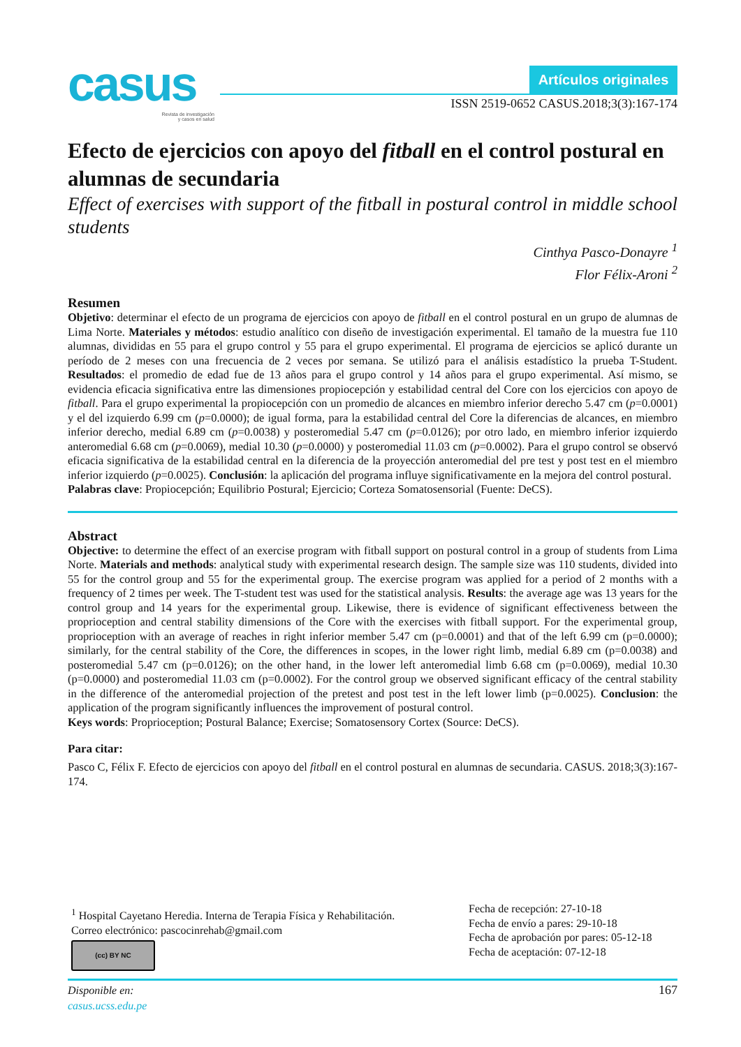casus
Revista de investigación
y casos en salud
Artículos originales
ISSN 2519-0652 CASUS.2018;3(3):167-174
Efecto de ejercicios con apoyo del fitball en el control postural en alumnas de secundaria
Effect of exercises with support of the fitball in postural control in middle school students
Cinthya Pasco-Donayre <sup>1</sup>
Flor Félix-Aroni <sup>2</sup>
Resumen
Objetivo: determinar el efecto de un programa de ejercicios con apoyo de fitball en el control postural en un grupo de alumnas de Lima Norte. Materiales y métodos: estudio analítico con diseño de investigación experimental. El tamaño de la muestra fue 110 alumnas, divididas en 55 para el grupo control y 55 para el grupo experimental. El programa de ejercicios se aplicó durante un período de 2 meses con una frecuencia de 2 veces por semana. Se utilizó para el análisis estadístico la prueba T-Student. Resultados: el promedio de edad fue de 13 años para el grupo control y 14 años para el grupo experimental. Así mismo, se evidencia eficacia significativa entre las dimensiones propiocepción y estabilidad central del Core con los ejercicios con apoyo de fitball. Para el grupo experimental la propiocepción con un promedio de alcances en miembro inferior derecho 5.47 cm (p=0.0001) y el del izquierdo 6.99 cm (p=0.0000); de igual forma, para la estabilidad central del Core la diferencias de alcances, en miembro inferior derecho, medial 6.89 cm (p=0.0038) y posteromedial 5.47 cm (p=0.0126); por otro lado, en miembro inferior izquierdo anteromedial 6.68 cm (p=0.0069), medial 10.30 (p=0.0000) y posteromedial 11.03 cm (p=0.0002). Para el grupo control se observó eficacia significativa de la estabilidad central en la diferencia de la proyección anteromedial del pre test y post test en el miembro inferior izquierdo (p=0.0025). Conclusión: la aplicación del programa influye significativamente en la mejora del control postural.
Palabras clave: Propiocepción; Equilibrio Postural; Ejercicio; Corteza Somatosensorial (Fuente: DeCS).
Abstract
Objective: to determine the effect of an exercise program with fitball support on postural control in a group of students from Lima Norte. Materials and methods: analytical study with experimental research design. The sample size was 110 students, divided into 55 for the control group and 55 for the experimental group. The exercise program was applied for a period of 2 months with a frequency of 2 times per week. The T-student test was used for the statistical analysis. Results: the average age was 13 years for the control group and 14 years for the experimental group. Likewise, there is evidence of significant effectiveness between the proprioception and central stability dimensions of the Core with the exercises with fitball support. For the experimental group, proprioception with an average of reaches in right inferior member 5.47 cm (p=0.0001) and that of the left 6.99 cm (p=0.0000); similarly, for the central stability of the Core, the differences in scopes, in the lower right limb, medial 6.89 cm (p=0.0038) and posteromedial 5.47 cm (p=0.0126); on the other hand, in the lower left anteromedial limb 6.68 cm (p=0.0069), medial 10.30 (p=0.0000) and posteromedial 11.03 cm (p=0.0002). For the control group we observed significant efficacy of the central stability in the difference of the anteromedial projection of the pretest and post test in the left lower limb (p=0.0025). Conclusion: the application of the program significantly influences the improvement of postural control.
Keys words: Proprioception; Postural Balance; Exercise; Somatosensory Cortex (Source: DeCS).
Para citar:
Pasco C, Félix F. Efecto de ejercicios con apoyo del fitball en el control postural en alumnas de secundaria. CASUS. 2018;3(3):167-174.
<sup>1</sup> Hospital Cayetano Heredia. Interna de Terapia Física y Rehabilitación.
Correo electrónico: pascocinrehab@gmail.com
(cc) BY NC
Fecha de recepción: 27-10-18
Fecha de envío a pares: 29-10-18
Fecha de aprobación por pares: 05-12-18
Fecha de aceptación: 07-12-18
Disponible en:
casus.ucss.edu.pe
167